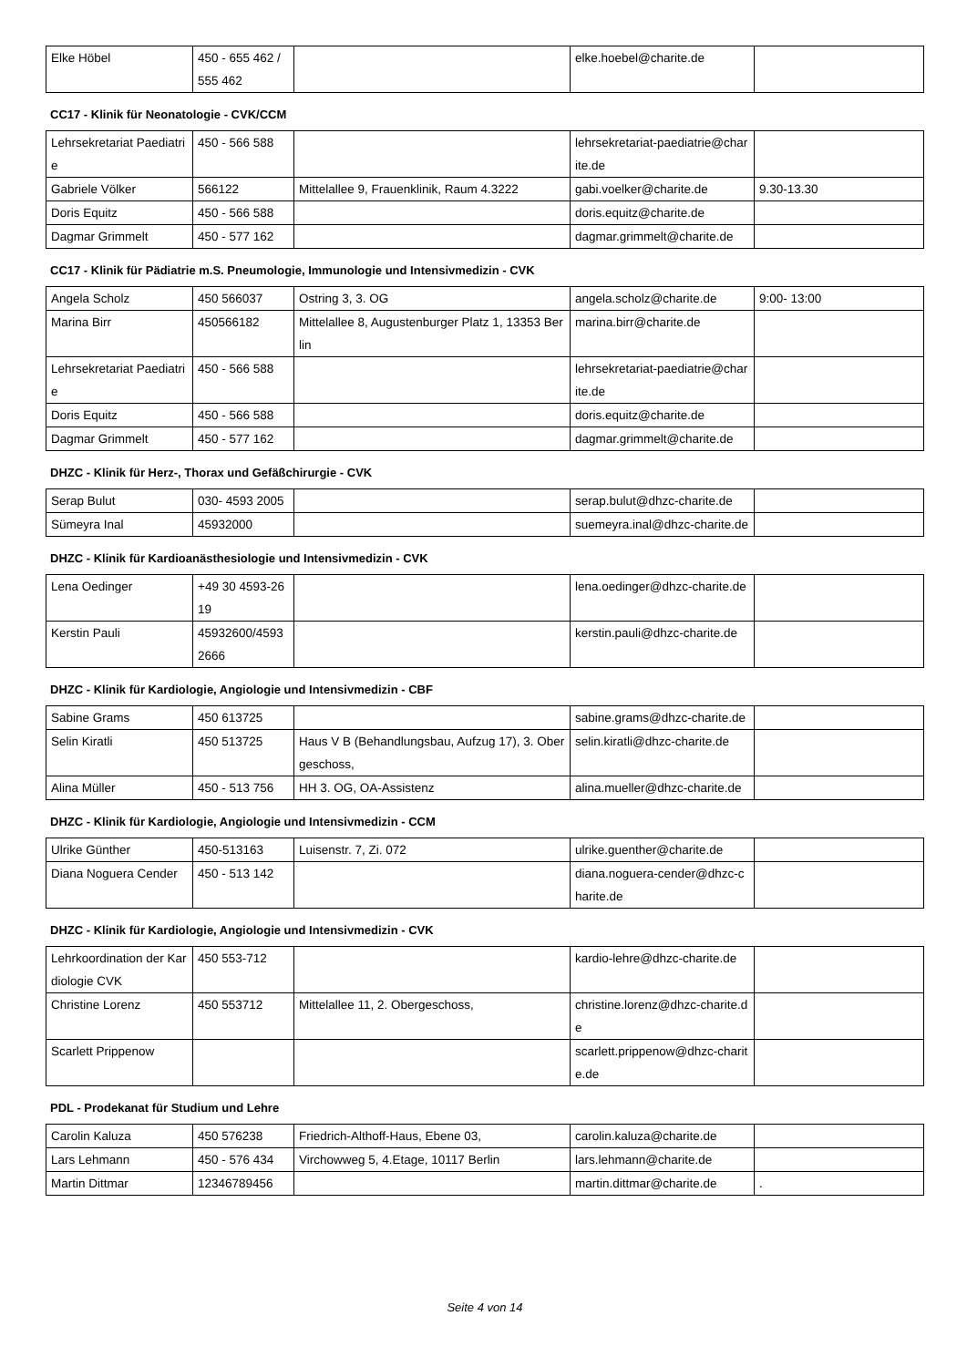| Elke Höbel | 450 - 655 462 / 555 462 | | elke.hoebel@charite.de | |
CC17 - Klinik für Neonatologie - CVK/CCM
| Lehrsekretariat Paediatrie | 450 - 566 588 | | lehrsekretariat-paediatrie@charite.de | |
| Gabriele Völker | 566122 | Mittelallee 9, Frauenklinik, Raum 4.3222 | gabi.voelker@charite.de | 9.30-13.30 |
| Doris Equitz | 450 - 566 588 | | doris.equitz@charite.de | |
| Dagmar Grimmelt | 450 - 577 162 | | dagmar.grimmelt@charite.de | |
CC17 - Klinik für Pädiatrie m.S. Pneumologie, Immunologie und Intensivmedizin - CVK
| Angela Scholz | 450 566037 | Ostring 3, 3. OG | angela.scholz@charite.de | 9:00- 13:00 |
| Marina Birr | 450566182 | Mittelallee 8, Augustenburger Platz 1, 13353 Berlin | marina.birr@charite.de | |
| Lehrsekretariat Paediatrie | 450 - 566 588 | | lehrsekretariat-paediatrie@charite.de | |
| Doris Equitz | 450 - 566 588 | | doris.equitz@charite.de | |
| Dagmar Grimmelt | 450 - 577 162 | | dagmar.grimmelt@charite.de | |
DHZC - Klinik für Herz-, Thorax und Gefäßchirurgie - CVK
| Serap Bulut | 030- 4593 2005 | | serap.bulut@dhzc-charite.de | |
| Sümeyra Inal | 45932000 | | suemeyra.inal@dhzc-charite.de | |
DHZC - Klinik für Kardioanästhesiologie und Intensivmedizin - CVK
| Lena Oedinger | +49 30 4593-2619 | | lena.oedinger@dhzc-charite.de | |
| Kerstin Pauli | 45932600/45932666 | | kerstin.pauli@dhzc-charite.de | |
DHZC - Klinik für Kardiologie, Angiologie und Intensivmedizin - CBF
| Sabine Grams | 450 613725 | | sabine.grams@dhzc-charite.de | |
| Selin Kiratli | 450 513725 | Haus V B (Behandlungsbau, Aufzug 17), 3. Obergeschoss, | selin.kiratli@dhzc-charite.de | |
| Alina Müller | 450 - 513 756 | HH 3. OG, OA-Assistenz | alina.mueller@dhzc-charite.de | |
DHZC - Klinik für Kardiologie, Angiologie und Intensivmedizin - CCM
| Ulrike Günther | 450-513163 | Luisenstr. 7, Zi. 072 | ulrike.guenther@charite.de | |
| Diana Noguera Cender | 450 - 513 142 | | diana.noguera-cender@dhzc-charite.de | |
DHZC - Klinik für Kardiologie, Angiologie und Intensivmedizin - CVK
| Lehrkoordination der Kardiologie CVK | 450 553-712 | | kardio-lehre@dhzc-charite.de | |
| Christine Lorenz | 450 553712 | Mittelallee 11, 2. Obergeschoss, | christine.lorenz@dhzc-charite.de | |
| Scarlett Prippenow | | | scarlett.prippenow@dhzc-charite.de | |
PDL - Prodekanat für Studium und Lehre
| Carolin Kaluza | 450 576238 | Friedrich-Althoff-Haus, Ebene 03, | carolin.kaluza@charite.de | |
| Lars Lehmann | 450 - 576 434 | Virchowweg 5, 4.Etage, 10117 Berlin | lars.lehmann@charite.de | |
| Martin Dittmar | 12346789456 | | martin.dittmar@charite.de | . |
Seite 4 von 14